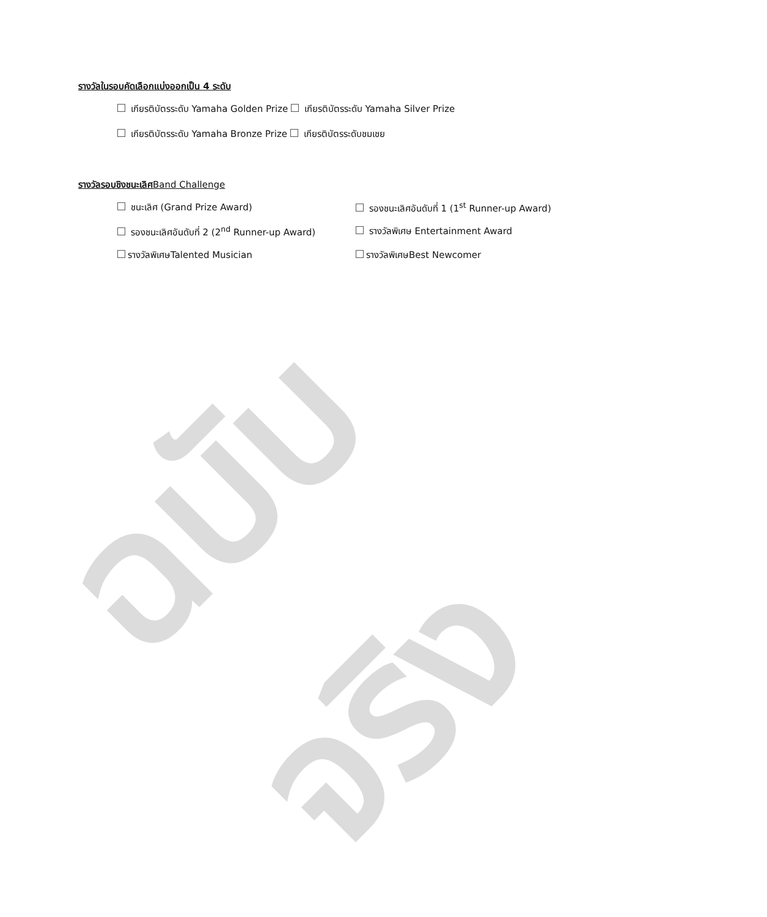ฉบับจริง
รางวัลในรอบคัดเลือกแบ่งออกเป็น 4 ระดับ
เกียรติบัตรระดับ Yamaha Golden Prize เกียรติบัตรระดับ Yamaha Silver Prize
เกียรติบัตรระดับ Yamaha Bronze Prize เกียรติบัตรระดับชมเชย
รางวัลรอบชิงชนะเลิศ Band Challenge
ชนะเลิศ (Grand Prize Award)
รองชนะเลิศอันดับที่ 1 (1<sup>st</sup> Runner-up Award)
รองชนะเลิศอันดับที่ 2 (2<sup>nd</sup> Runner-up Award)
รางวัลพิเศษ Entertainment Award
รางวัลพิเศษTalented Musician
รางวัลพิเศษBest Newcomer